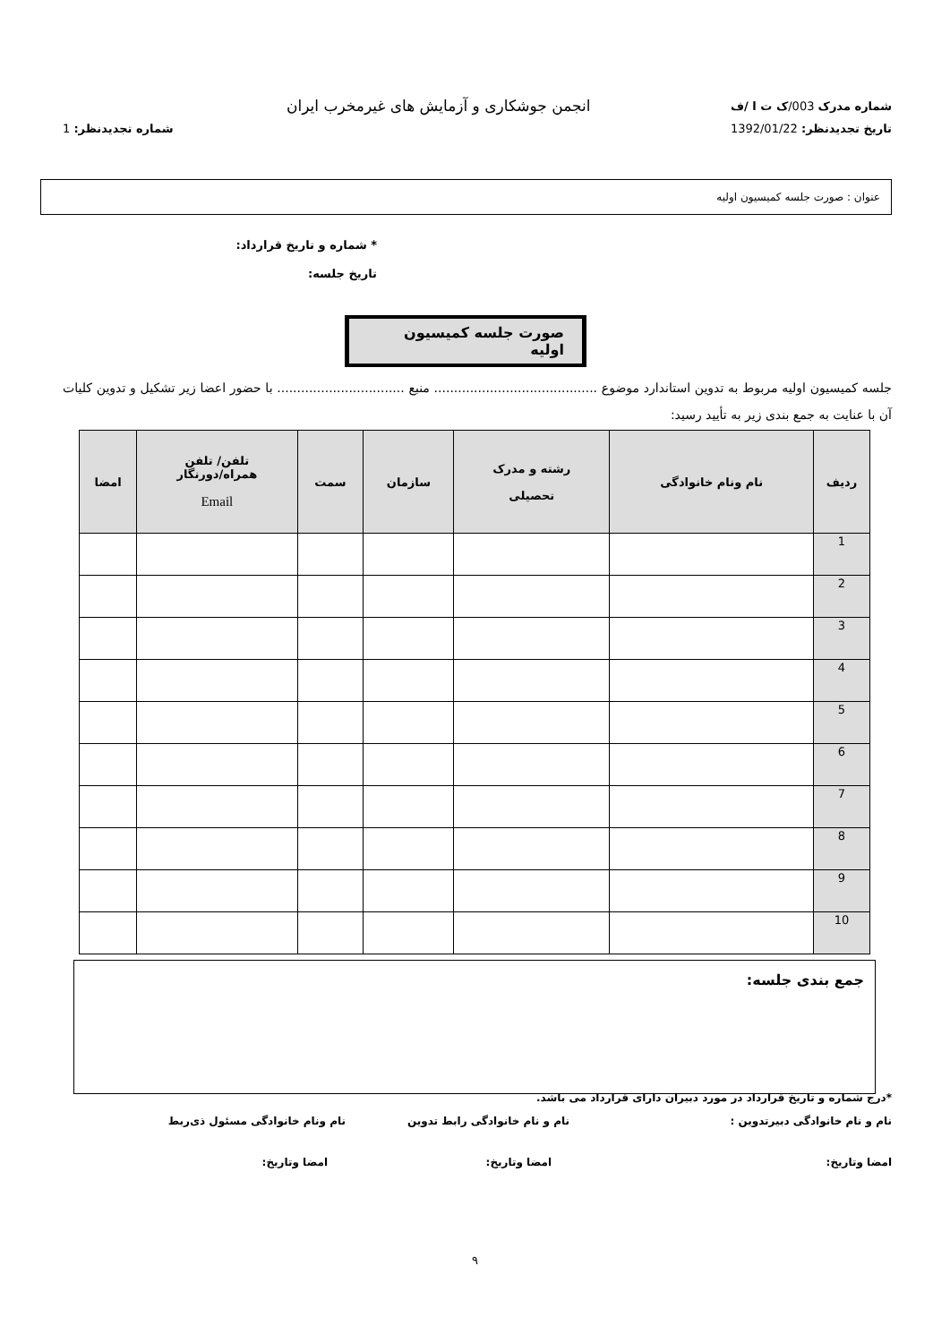شماره مدرک 003/ک ت ا /ف
انجمن جوشکاری و آزمایش های غیرمخرب ایران
تاریخ تجدیدنظر: 1392/01/22 شماره تجدیدنظر: 1
عنوان : صورت جلسه کمیسیون اولیه
* شماره و تاریخ قرارداد:
تاریخ جلسه:
صورت جلسه کمیسیون اولیه
جلسه کمیسیون اولیه مربوط به تدوین استاندارد موضوع ......................................... منبع ................................ با حضور اعضا زیر تشکیل و تدوین کلیات آن با عنایت به جمع بندی زیر به تأیید رسید:
| ردیف | نام ونام خانوادگی | رشته و مدرک تحصیلی | سازمان | سمت | تلفن/ تلفن همراه/دورنگار Email | امضا |
| --- | --- | --- | --- | --- | --- | --- |
| 1 | | | | | | |
| 2 | | | | | | |
| 3 | | | | | | |
| 4 | | | | | | |
| 5 | | | | | | |
| 6 | | | | | | |
| 7 | | | | | | |
| 8 | | | | | | |
| 9 | | | | | | |
| 10 | | | | | | |
جمع بندی جلسه:
*درج شماره و تاریخ قرارداد در مورد دبیران دارای قرارداد می باشد.
نام و نام خانوادگی دبیرتدوین : نام و نام خانوادگی رابط تدوین نام ونام خانوادگی مسئول ذی‌ربط
امضا وتاریخ: امضا وتاریخ: امضا وتاریخ:
۹